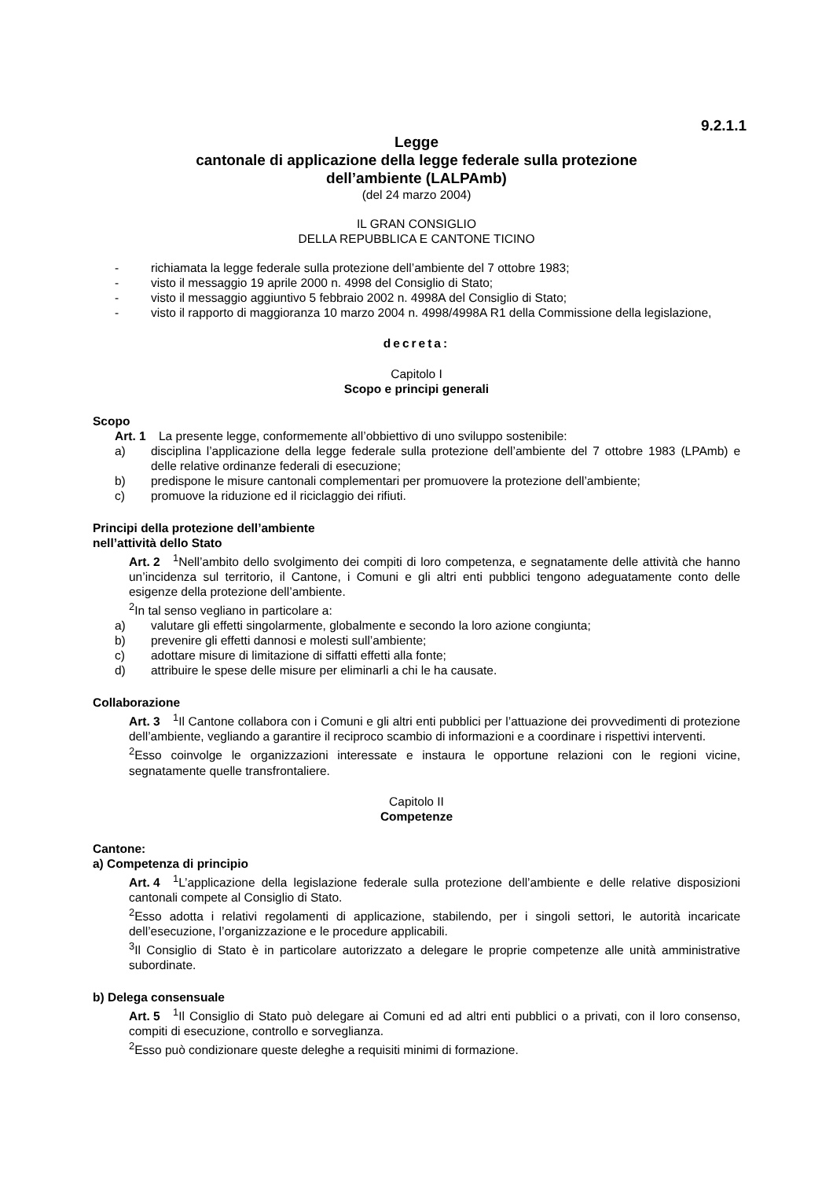9.2.1.1
Legge
cantonale di applicazione della legge federale sulla protezione
dell’ambiente (LALPAmb)
(del 24 marzo 2004)
IL GRAN CONSIGLIO
DELLA REPUBBLICA E CANTONE TICINO
- richiamata la legge federale sulla protezione dell’ambiente del 7 ottobre 1983;
- visto il messaggio 19 aprile 2000 n. 4998 del Consiglio di Stato;
- visto il messaggio aggiuntivo 5 febbraio 2002 n. 4998A del Consiglio di Stato;
- visto il rapporto di maggioranza 10 marzo 2004 n. 4998/4998A R1 della Commissione della legislazione,
decreta:
Capitolo I
Scopo e principi generali
Scopo
Art. 1 La presente legge, conformemente all’obbiettivo di uno sviluppo sostenibile:
a) disciplina l’applicazione della legge federale sulla protezione dell’ambiente del 7 ottobre 1983 (LPAmb) e delle relative ordinanze federali di esecuzione;
b) predispone le misure cantonali complementari per promuovere la protezione dell’ambiente;
c) promuove la riduzione ed il riciclaggio dei rifiuti.
Principi della protezione dell’ambiente
nell’attività dello Stato
Art. 2<sup>1</sup>Nell’ambito dello svolgimento dei compiti di loro competenza, e segnatamente delle attività che hanno un’incidenza sul territorio, il Cantone, i Comuni e gli altri enti pubblici tengono adeguatamente conto delle esigenze della protezione dell’ambiente.
<sup>2</sup> In tal senso vegliano in particolare a:
a) valutare gli effetti singolarmente, globalmente e secondo la loro azione congiunta;
b) prevenire gli effetti dannosi e molesti sull’ambiente;
c) adottare misure di limitazione di siffatti effetti alla fonte;
d) attribuire le spese delle misure per eliminarli a chi le ha causate.
Collaborazione
Art. 3<sup>1</sup>Il Cantone collabora con i Comuni e gli altri enti pubblici per l’attuazione dei provvedimenti di protezione dell’ambiente, vegliando a garantire il reciproco scambio di informazioni e a coordinare i rispettivi interventi.
<sup>2</sup> Esso coinvolge le organizzazioni interessate e instaura le opportune relazioni con le regioni vicine, segnatamente quelle transfrontaliere.
Capitolo II
Competenze
Cantone:
a) Competenza di principio
Art. 4<sup>1</sup>L’applicazione della legislazione federale sulla protezione dell’ambiente e delle relative disposizioni cantonali compete al Consiglio di Stato.
<sup>2</sup> Esso adotta i relativi regolamenti di applicazione, stabilendo, per i singoli settori, le autorità incaricate dell’esecuzione, l’organizzazione e le procedure applicabili.
<sup>3</sup> Il Consiglio di Stato è in particolare autorizzato a delegare le proprie competenze alle unità amministrative subordinate.
b) Delega consensuale
Art. 5<sup>1</sup>Il Consiglio di Stato può delegare ai Comuni ed ad altri enti pubblici o a privati, con il loro consenso, compiti di esecuzione, controllo e sorveglianza.
<sup>2</sup> Esso può condizionare queste deleghe a requisiti minimi di formazione.